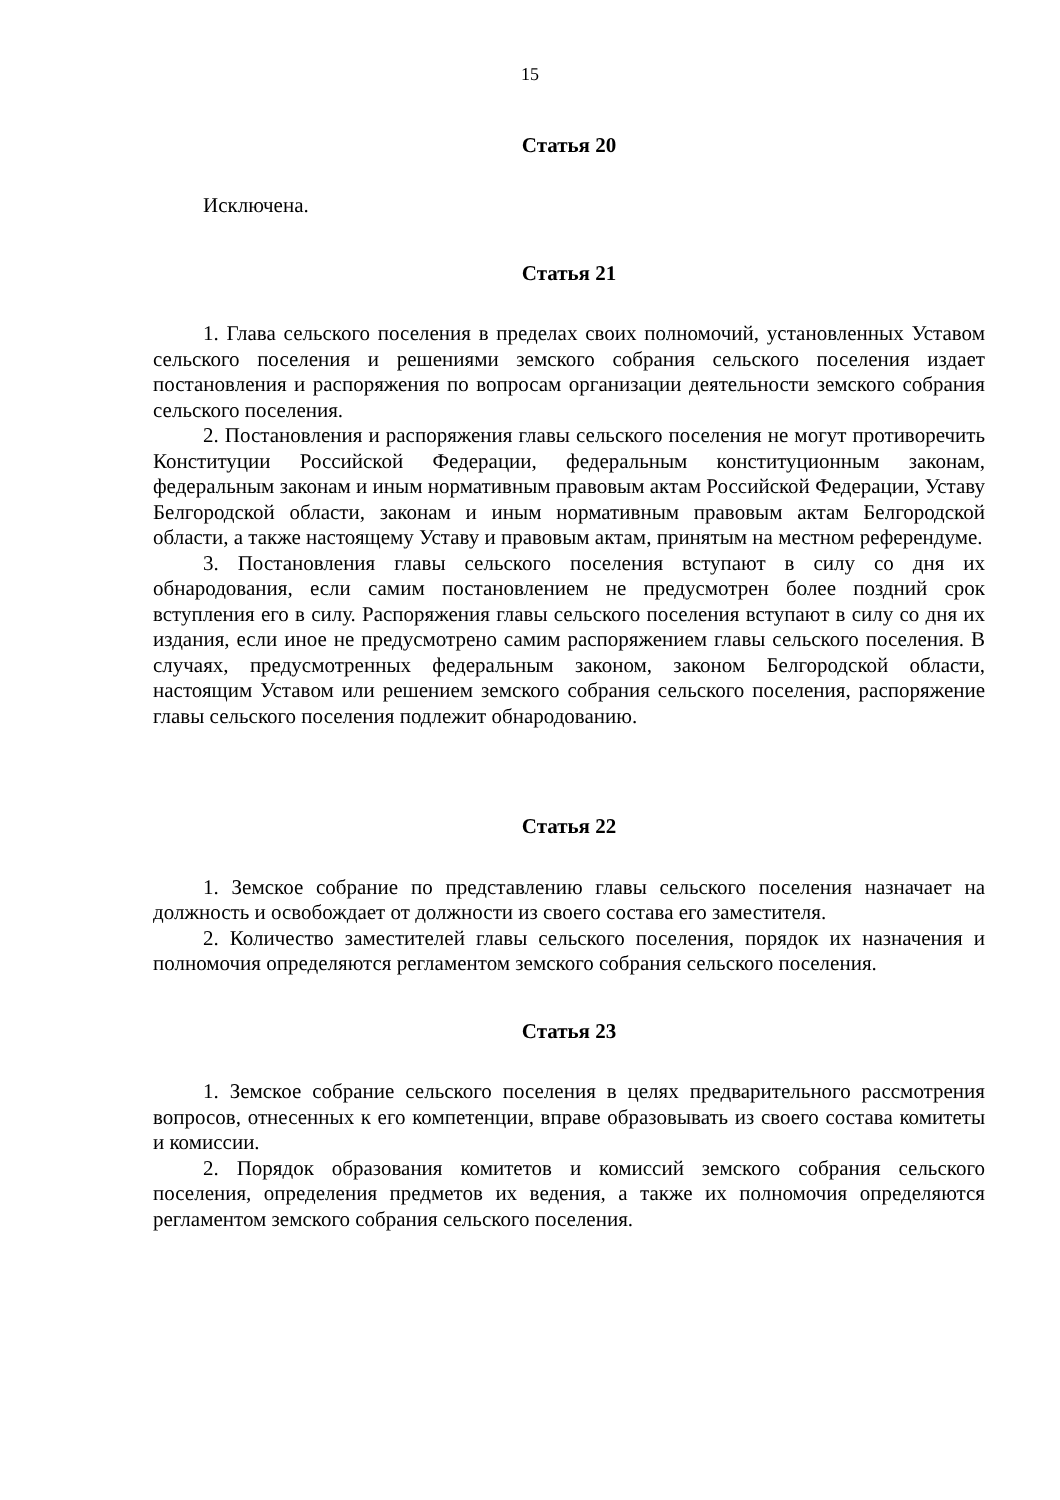15
Статья 20
Исключена.
Статья 21
1. Глава сельского поселения в пределах своих полномочий, установленных Уставом сельского поселения и решениями земского собрания сельского поселения издает постановления и распоряжения по вопросам организации деятельности земского собрания сельского поселения.
2. Постановления и распоряжения главы сельского поселения не могут противоречить Конституции Российской Федерации, федеральным конституционным законам, федеральным законам и иным нормативным правовым актам Российской Федерации, Уставу Белгородской области, законам и иным нормативным правовым актам Белгородской области, а также настоящему Уставу и правовым актам, принятым на местном референдуме.
3. Постановления главы сельского поселения вступают в силу со дня их обнародования, если самим постановлением не предусмотрен более поздний срок вступления его в силу. Распоряжения главы сельского поселения вступают в силу со дня их издания, если иное не предусмотрено самим распоряжением главы сельского поселения. В случаях, предусмотренных федеральным законом, законом Белгородской области, настоящим Уставом или решением земского собрания сельского поселения, распоряжение главы сельского поселения подлежит обнародованию.
Статья 22
1. Земское собрание по представлению главы сельского поселения назначает на должность и освобождает от должности из своего состава его заместителя.
2. Количество заместителей главы сельского поселения, порядок их назначения и полномочия определяются регламентом земского собрания сельского поселения.
Статья 23
1. Земское собрание сельского поселения в целях предварительного рассмотрения вопросов, отнесенных к его компетенции, вправе образовывать из своего состава комитеты и комиссии.
2. Порядок образования комитетов и комиссий земского собрания сельского поселения, определения предметов их ведения, а также их полномочия определяются регламентом земского собрания сельского поселения.